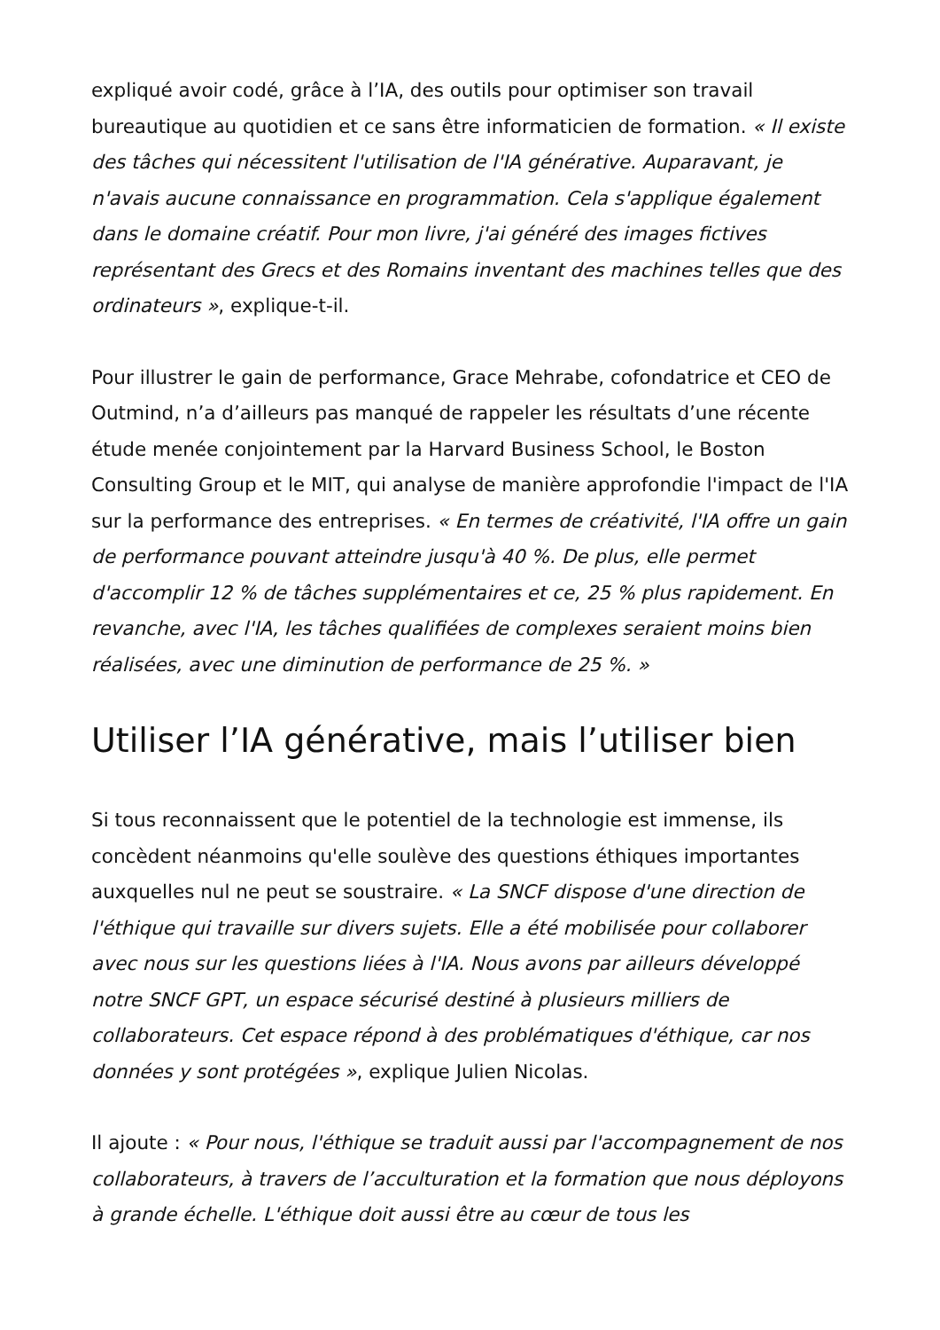expliqué avoir codé, grâce à l’IA, des outils pour optimiser son travail bureautique au quotidien et ce sans être informaticien de formation. « Il existe des tâches qui nécessitent l'utilisation de l'IA générative. Auparavant, je n'avais aucune connaissance en programmation. Cela s'applique également dans le domaine créatif. Pour mon livre, j'ai généré des images fictives représentant des Grecs et des Romains inventant des machines telles que des ordinateurs », explique-t-il.
Pour illustrer le gain de performance, Grace Mehrabe, cofondatrice et CEO de Outmind, n’a d’ailleurs pas manqué de rappeler les résultats d’une récente étude menée conjointement par la Harvard Business School, le Boston Consulting Group et le MIT, qui analyse de manière approfondie l'impact de l'IA sur la performance des entreprises. « En termes de créativité, l'IA offre un gain de performance pouvant atteindre jusqu'à 40 %. De plus, elle permet d'accomplir 12 % de tâches supplémentaires et ce, 25 % plus rapidement. En revanche, avec l'IA, les tâches qualifiées de complexes seraient moins bien réalisées, avec une diminution de performance de 25 %. »
Utiliser l’IA générative, mais l’utiliser bien
Si tous reconnaissent que le potentiel de la technologie est immense, ils concèdent néanmoins qu'elle soulève des questions éthiques importantes auxquelles nul ne peut se soustraire. « La SNCF dispose d'une direction de l'éthique qui travaille sur divers sujets. Elle a été mobilisée pour collaborer avec nous sur les questions liées à l'IA. Nous avons par ailleurs développé notre SNCF GPT, un espace sécurisé destiné à plusieurs milliers de collaborateurs. Cet espace répond à des problématiques d'éthique, car nos données y sont protégées », explique Julien Nicolas.
Il ajoute : « Pour nous, l'éthique se traduit aussi par l'accompagnement de nos collaborateurs, à travers de l’acculturation et la formation que nous déployons à grande échelle. L'éthique doit aussi être au cœur de tous les